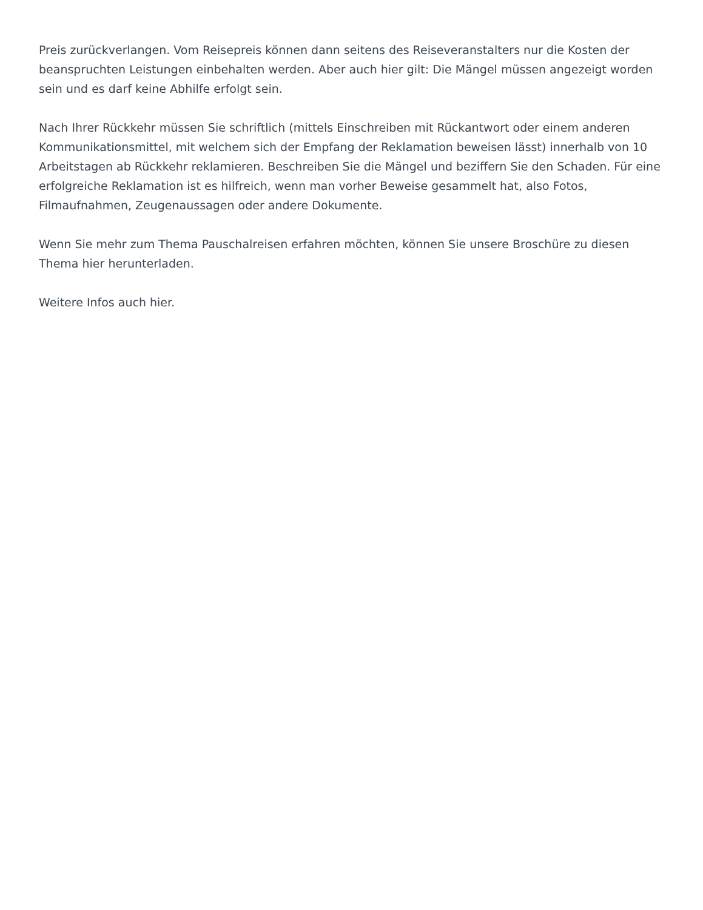Preis zurückverlangen. Vom Reisepreis können dann seitens des Reiseveranstalters nur die Kosten der beanspruchten Leistungen einbehalten werden. Aber auch hier gilt: Die Mängel müssen angezeigt worden sein und es darf keine Abhilfe erfolgt sein.
Nach Ihrer Rückkehr müssen Sie schriftlich (mittels Einschreiben mit Rückantwort oder einem anderen Kommunikationsmittel, mit welchem sich der Empfang der Reklamation beweisen lässt) innerhalb von 10 Arbeitstagen ab Rückkehr reklamieren. Beschreiben Sie die Mängel und beziffern Sie den Schaden. Für eine erfolgreiche Reklamation ist es hilfreich, wenn man vorher Beweise gesammelt hat, also Fotos, Filmaufnahmen, Zeugenaussagen oder andere Dokumente.
Wenn Sie mehr zum Thema Pauschalreisen erfahren möchten, können Sie unsere Broschüre zu diesen Thema hier herunterladen.
Weitere Infos auch hier.